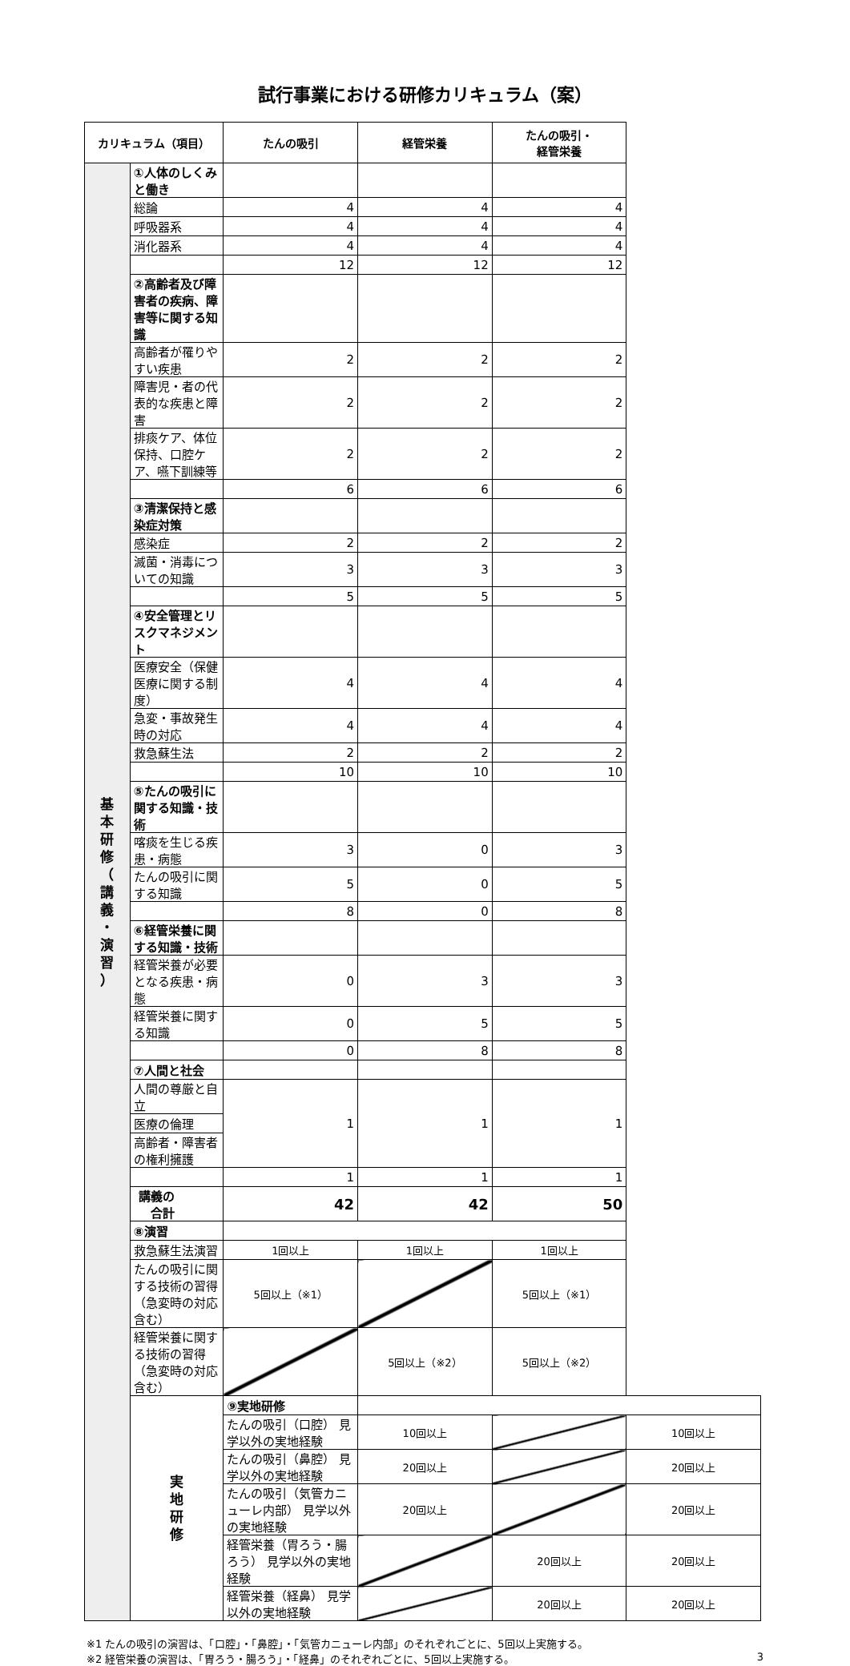試行事業における研修カリキュラム（案）
| カリキュラム（項目） | | たんの吸引 | 経管栄養 | たんの吸引・ 経管栄養 | |
| --- | --- | --- | --- | --- | --- |
| 基 本 研 修 （ 講 義 ・ 演 習 ） | ①人体のしくみと働き | | | | |
| | 総論 | 4 | 4 | 4 | |
| | 呼吸器系 | 4 | 4 | 4 | |
| | 消化器系 | 4 | 4 | 4 | |
| | | 12 | 12 | 12 | |
| | ②高齢者及び障害者の疾病、障害等に関する知識 | | | | |
| | 高齢者が罹りやすい疾患 | 2 | 2 | 2 | |
| | 障害児・者の代表的な疾患と障害 | 2 | 2 | 2 | |
| | 排痰ケア、体位保持、口腔ケア、嚥下訓練等 | 2 | 2 | 2 | |
| | | 6 | 6 | 6 | |
| | ③清潔保持と感染症対策 | | | | |
| | 感染症 | 2 | 2 | 2 | |
| | 滅菌・消毒についての知識 | 3 | 3 | 3 | |
| | | 5 | 5 | 5 | |
| | ④安全管理とリスクマネジメント | | | | |
| | 医療安全（保健医療に関する制度） | 4 | 4 | 4 | |
| | 急変・事故発生時の対応 | 4 | 4 | 4 | |
| | 救急蘇生法 | 2 | 2 | 2 | |
| | | 10 | 10 | 10 | |
| | ⑤たんの吸引に関する知識・技術 | | | | |
| | 喀痰を生じる疾患・病態 | 3 | 0 | 3 | |
| | たんの吸引に関する知識 | 5 | 0 | 5 | |
| | | 8 | 0 | 8 | |
| | ⑥経管栄養に関する知識・技術 | | | | |
| | 経管栄養が必要となる疾患・病態 | 0 | 3 | 3 | |
| | 経管栄養に関する知識 | 0 | 5 | 5 | |
| | | 0 | 8 | 8 | |
| | ⑦人間と社会 | | | | |
| | 人間の尊厳と自立 | 1 | 1 | 1 | |
| | 医療の倫理 | | | | |
| | 高齢者・障害者の権利擁護 | | | | |
| | | 1 | 1 | 1 | |
| | 講義の合計 | 42 | 42 | 50 | |
| | ⑧演習 | | | | |
| | 救急蘇生法演習 | 1回以上 | 1回以上 | 1回以上 | |
| | たんの吸引に関する技術の習得（急変時の対応含む） | 5回以上（※1） | | 5回以上（※1） | |
| | 経管栄養に関する技術の習得（急変時の対応含む） | | 5回以上（※2） | 5回以上（※2） | |
| | 実 地 研 修 | ⑨実地研修 | | | |
| | | たんの吸引（口腔） 見学以外の実地経験 | 10回以上 | | 10回以上 |
| | | たんの吸引（鼻腔） 見学以外の実地経験 | 20回以上 | | 20回以上 |
| | | たんの吸引（気管カニューレ内部） 見学以外の実地経験 | 20回以上 | | 20回以上 |
| | | 経管栄養（胃ろう・腸ろう） 見学以外の実地経験 | | 20回以上 | 20回以上 |
| | | 経管栄養（経鼻） 見学以外の実地経験 | | 20回以上 | 20回以上 |
※1 たんの吸引の演習は、「口腔」・「鼻腔」・「気管カニューレ内部」のそれぞれごとに、5回以上実施する。
※2 経管栄養の演習は、「胃ろう・腸ろう」・「経鼻」のそれぞれごとに、5回以上実施する。 3